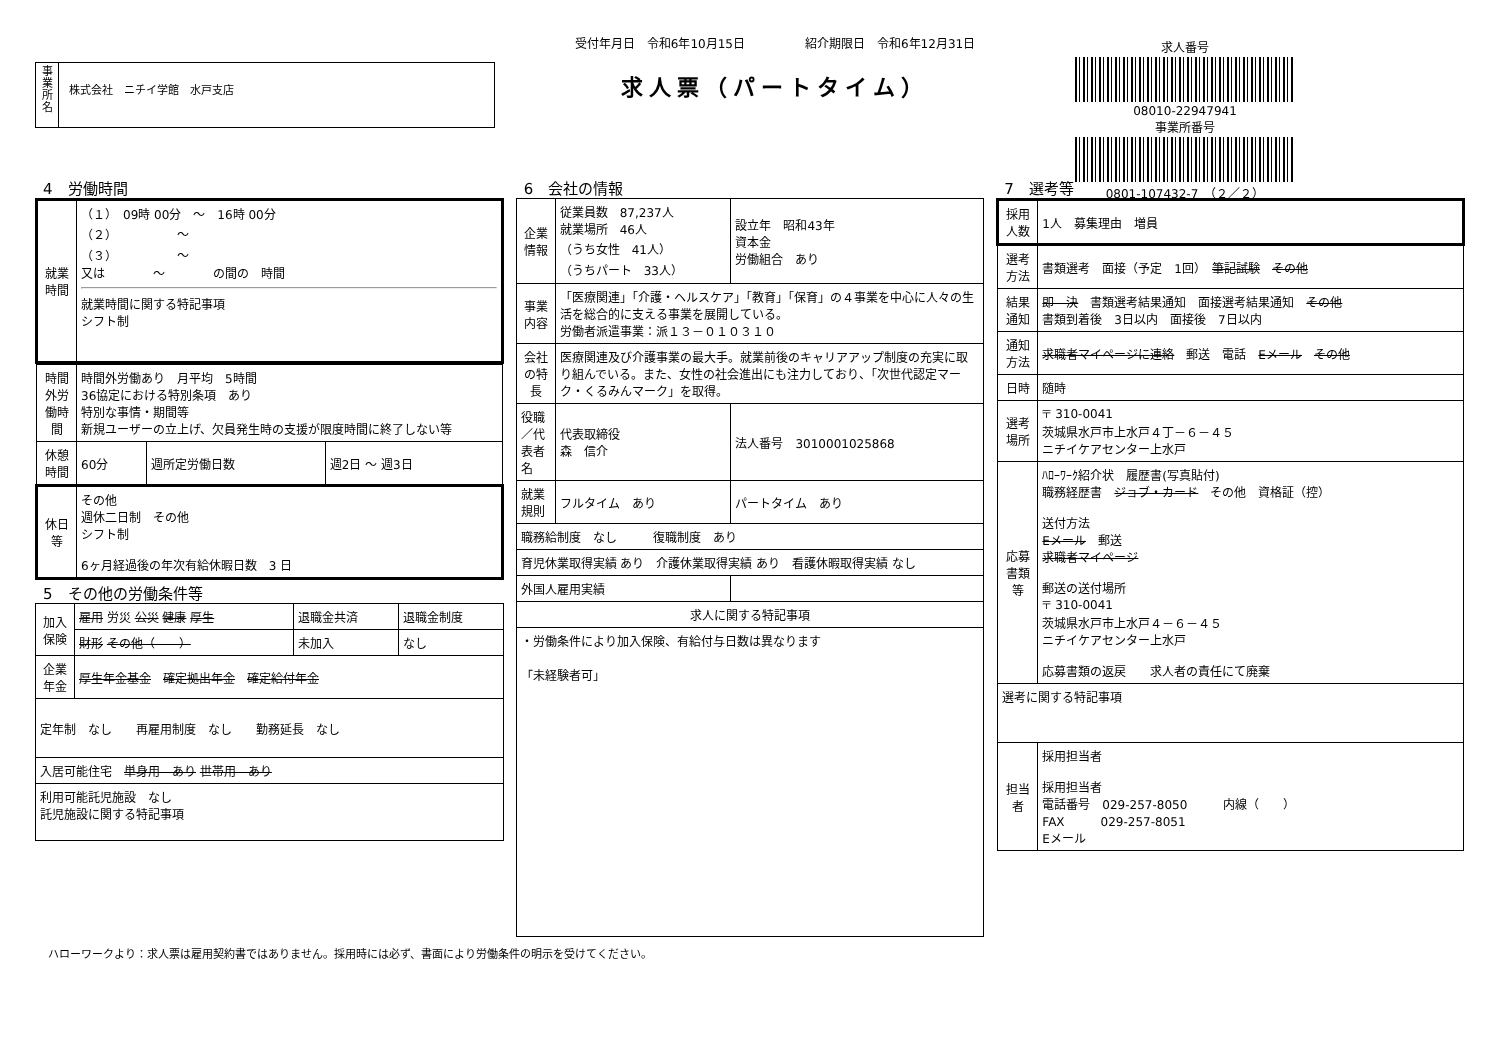事
業
所
名
株式会社　ニチイ学館　水戸支店
受付年月日　令和6年10月15日　　　　　紹介期限日　令和6年12月31日
求人票（パートタイム）
求人番号
08010-22947941
事業所番号
0801-107432-7　（２／２）
4　労働時間
| 就業時間 | （１） 09時 00分 ～ 16時 00分 （２） ～ （３） ～ 又は ～ の間の 時間 就業時間に関する特記事項 シフト制 |
| 時間外労働時間 | 時間外労働あり 月平均 5時間 36協定における特別条項 あり 特別な事情・期間等 新規ユーザーの立上げ、欠員発生時の支援が限度時間に終了しない等 | | |
| 休憩時間 | 60分 | 週所定労働日数 | 週2日 ～ 週3日 |
| 休日等 | その他 週休二日制 その他 シフト制 6ヶ月経過後の年次有給休暇日数 3 日 | | |
5　その他の労働条件等
| 加入保険 | 雇用 労災 公災 健康 厚生 | 退職金共済 | 退職金制度 |
| | 財形 その他（ ） | 未加入 | なし |
| 企業年金 | 厚生年金基金 確定拠出年金 確定給付年金 | | |
| 定年制 なし 再雇用制度 なし 勤務延長 なし | | | |
| 入居可能住宅 単身用 あり 世帯用 あり | | | |
| 利用可能託児施設 なし 託児施設に関する特記事項 | | | |
6　会社の情報
| 企業情報 | 従業員数 87,237人 就業場所 46人 （うち女性 41人） （うちパート 33人） | 設立年 昭和43年 資本金 労働組合 あり |
| 事業内容 | 「医療関連」「介護・ヘルスケア」「教育」「保育」の４事業を中心に人々の生活を総合的に支える事業を展開している。 労働者派遣事業：派１３－０１０３１０ | |
| 会社の特長 | 医療関連及び介護事業の最大手。就業前後のキャリアアップ制度の充実に取り組んでいる。また、女性の社会進出にも注力しており、「次世代認定マーク・くるみんマーク」を取得。 | |
| 役職／代表者名 | 代表取締役 森 信介 | 法人番号 3010001025868 |
| 就業規則 | フルタイム あり | パートタイム あり |
| 職務給制度 なし 復職制度 あり | | |
| 育児休業取得実績 あり 介護休業取得実績 あり 看護休暇取得実績 なし | | |
| 外国人雇用実績 | | |
| 求人に関する特記事項 | | |
| ・労働条件により加入保険、有給付与日数は異なります 「未経験者可」 | | |
7　選考等
| 採用人数 | 1人 募集理由 増員 |
| 選考方法 | 書類選考 面接（予定 1回） 筆記試験 その他 |
| 結果通知 | 即 決 書類選考結果通知 面接選考結果通知 その他 書類到着後 3日以内 面接後 7日以内 |
| 通知方法 | 求職者マイページに連絡 郵送 電話 Eメール その他 |
| 日時 | 随時 |
| 選考場所 | 〒 310-0041 茨城県水戸市上水戸４丁－６－４５ ニチイケアセンター上水戸 |
| 応募書類等 | ﾊﾛｰﾜｰｸ紹介状 履歴書(写真貼付) 職務経歴書 ジョブ・カード その他 資格証（控） 送付方法 Eメール 郵送 求職者マイページ 郵送の送付場所 〒 310-0041 茨城県水戸市上水戸４－６－４５ ニチイケアセンター上水戸 応募書類の返戻 求人者の責任にて廃棄 |
| 選考に関する特記事項 | |
| 担当者 | 採用担当者 採用担当者 電話番号 029-257-8050 内線（ ） FAX 029-257-8051 Eメール |
ハローワークより：求人票は雇用契約書ではありません。採用時には必ず、書面により労働条件の明示を受けてください。